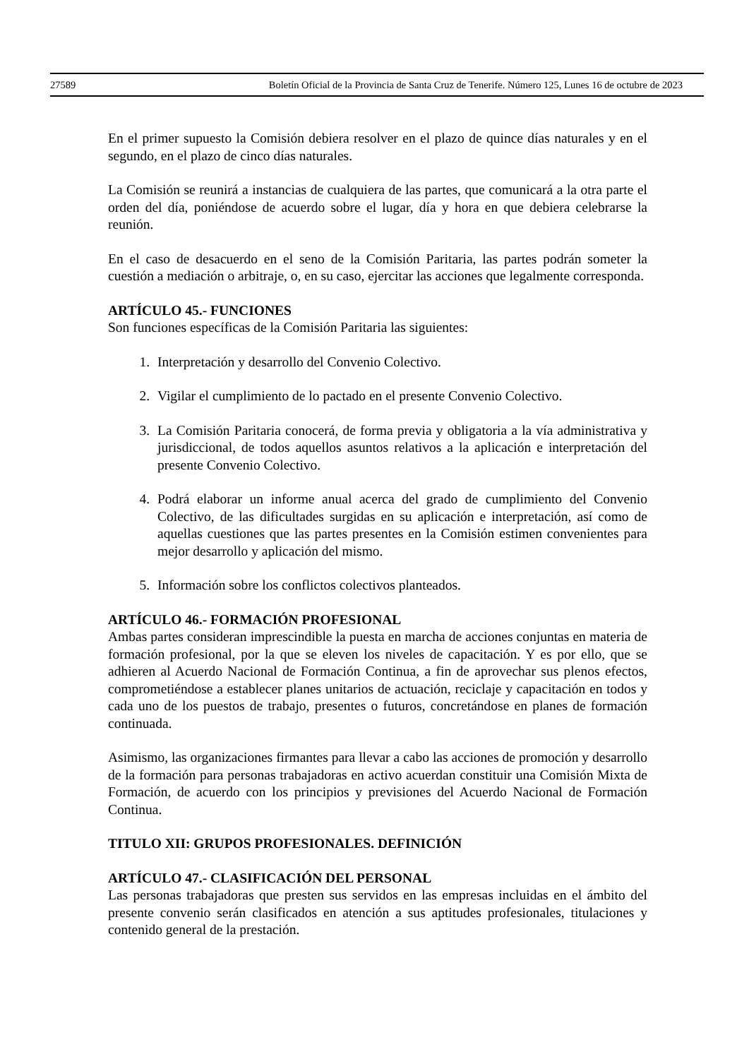27589 Boletín Oficial de la Provincia de Santa Cruz de Tenerife. Número 125, Lunes 16 de octubre de 2023
En el primer supuesto la Comisión debiera resolver en el plazo de quince días naturales y en el segundo, en el plazo de cinco días naturales.
La Comisión se reunirá a instancias de cualquiera de las partes, que comunicará a la otra parte el orden del día, poniéndose de acuerdo sobre el lugar, día y hora en que debiera celebrarse la reunión.
En el caso de desacuerdo en el seno de la Comisión Paritaria, las partes podrán someter la cuestión a mediación o arbitraje, o, en su caso, ejercitar las acciones que legalmente corresponda.
ARTÍCULO 45.- FUNCIONES
Son funciones específicas de la Comisión Paritaria las siguientes:
1. Interpretación y desarrollo del Convenio Colectivo.
2. Vigilar el cumplimiento de lo pactado en el presente Convenio Colectivo.
3. La Comisión Paritaria conocerá, de forma previa y obligatoria a la vía administrativa y jurisdiccional, de todos aquellos asuntos relativos a la aplicación e interpretación del presente Convenio Colectivo.
4. Podrá elaborar un informe anual acerca del grado de cumplimiento del Convenio Colectivo, de las dificultades surgidas en su aplicación e interpretación, así como de aquellas cuestiones que las partes presentes en la Comisión estimen convenientes para mejor desarrollo y aplicación del mismo.
5. Información sobre los conflictos colectivos planteados.
ARTÍCULO 46.- FORMACIÓN PROFESIONAL
Ambas partes consideran imprescindible la puesta en marcha de acciones conjuntas en materia de formación profesional, por la que se eleven los niveles de capacitación. Y es por ello, que se adhieren al Acuerdo Nacional de Formación Continua, a fin de aprovechar sus plenos efectos, comprometiéndose a establecer planes unitarios de actuación, reciclaje y capacitación en todos y cada uno de los puestos de trabajo, presentes o futuros, concretándose en planes de formación continuada.
Asimismo, las organizaciones firmantes para llevar a cabo las acciones de promoción y desarrollo de la formación para personas trabajadoras en activo acuerdan constituir una Comisión Mixta de Formación, de acuerdo con los principios y previsiones del Acuerdo Nacional de Formación Continua.
TITULO XII: GRUPOS PROFESIONALES. DEFINICIÓN
ARTÍCULO 47.- CLASIFICACIÓN DEL PERSONAL
Las personas trabajadoras que presten sus servidos en las empresas incluidas en el ámbito del presente convenio serán clasificados en atención a sus aptitudes profesionales, titulaciones y contenido general de la prestación.